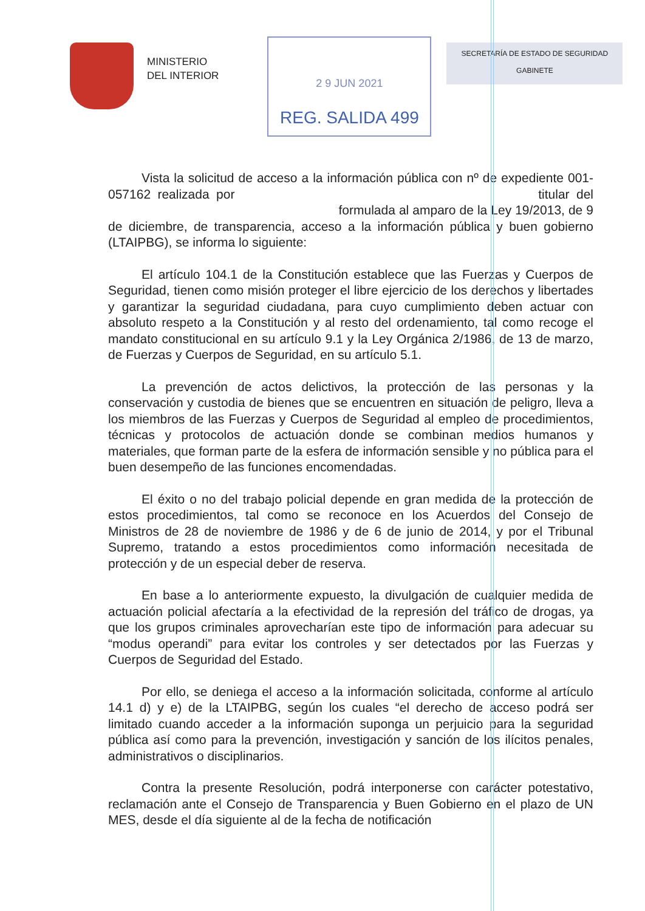MINISTERIO
DEL INTERIOR
2 9 JUN 2021
REG. SALIDA 499
SECRETARÍA DE ESTADO DE SEGURIDAD
GABINETE
Vista la solicitud de acceso a la información pública con nº de expediente 001-057162 realizada por titular del formulada al amparo de la Ley 19/2013, de 9 de diciembre, de transparencia, acceso a la información pública y buen gobierno (LTAIPBG), se informa lo siguiente:
El artículo 104.1 de la Constitución establece que las Fuerzas y Cuerpos de Seguridad, tienen como misión proteger el libre ejercicio de los derechos y libertades y garantizar la seguridad ciudadana, para cuyo cumplimiento deben actuar con absoluto respeto a la Constitución y al resto del ordenamiento, tal como recoge el mandato constitucional en su artículo 9.1 y la Ley Orgánica 2/1986, de 13 de marzo, de Fuerzas y Cuerpos de Seguridad, en su artículo 5.1.
La prevención de actos delictivos, la protección de las personas y la conservación y custodia de bienes que se encuentren en situación de peligro, lleva a los miembros de las Fuerzas y Cuerpos de Seguridad al empleo de procedimientos, técnicas y protocolos de actuación donde se combinan medios humanos y materiales, que forman parte de la esfera de información sensible y no pública para el buen desempeño de las funciones encomendadas.
El éxito o no del trabajo policial depende en gran medida de la protección de estos procedimientos, tal como se reconoce en los Acuerdos del Consejo de Ministros de 28 de noviembre de 1986 y de 6 de junio de 2014, y por el Tribunal Supremo, tratando a estos procedimientos como información necesitada de protección y de un especial deber de reserva.
En base a lo anteriormente expuesto, la divulgación de cualquier medida de actuación policial afectaría a la efectividad de la represión del tráfico de drogas, ya que los grupos criminales aprovecharían este tipo de información para adecuar su “modus operandi” para evitar los controles y ser detectados por las Fuerzas y Cuerpos de Seguridad del Estado.
Por ello, se deniega el acceso a la información solicitada, conforme al artículo 14.1 d) y e) de la LTAIPBG, según los cuales “el derecho de acceso podrá ser limitado cuando acceder a la información suponga un perjuicio para la seguridad pública así como para la prevención, investigación y sanción de los ilícitos penales, administrativos o disciplinarios.
Contra la presente Resolución, podrá interponerse con carácter potestativo, reclamación ante el Consejo de Transparencia y Buen Gobierno en el plazo de UN MES, desde el día siguiente al de la fecha de notificación